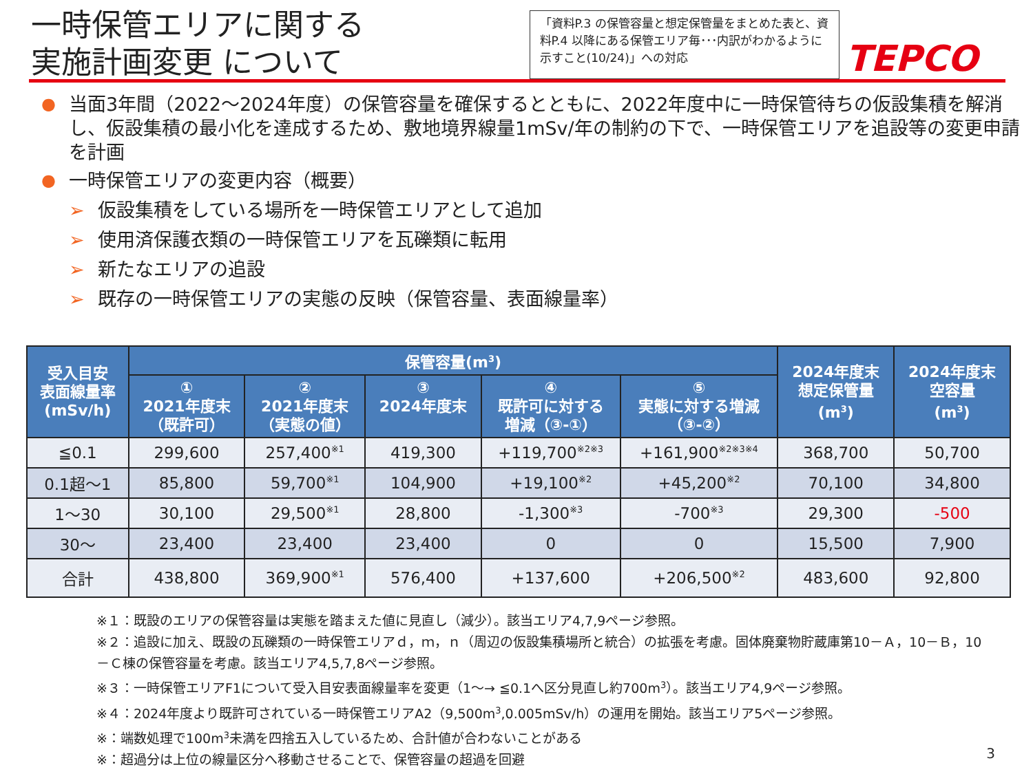一時保管エリアに関する
実施計画変更 について
「資料P.3 の保管容量と想定保管量をまとめた表と、資料P.4 以降にある保管エリア毎･･･内訳がわかるように示すこと(10/24)」への対応
TEPCO
● 当面3年間（2022～2024年度）の保管容量を確保するとともに、2022年度中に一時保管待ちの仮設集積を解消し、仮設集積の最小化を達成するため、敷地境界線量1mSv/年の制約の下で、一時保管エリアを追設等の変更申請を計画
● 一時保管エリアの変更内容（概要）
➢ 仮設集積をしている場所を一時保管エリアとして追加
➢ 使用済保護衣類の一時保管エリアを瓦礫類に転用
➢ 新たなエリアの追設
➢ 既存の一時保管エリアの実態の反映（保管容量、表面線量率）
| 受入目安 表面線量率 (mSv/h) | 保管容量(m<sup>3</sup>) | | | | | 2024年度末 想定保管量 (m<sup>3</sup>) | 2024年度末 空容量 (m<sup>3</sup>) |
| --- | --- | --- | --- | --- | --- | --- | --- |
| | ① 2021年度末 （既許可） | ② 2021年度末 （実態の値） | ③ 2024年度末 | ④ 既許可に対する 増減（③-①） | ⑤ 実態に対する増減 （③-②） | | |
| ≦0.1 | 299,600 | 257,400<sup>※1</sup> | 419,300 | +119,700<sup>※2※3</sup> | +161,900<sup>※2※3※4</sup> | 368,700 | 50,700 |
| 0.1超～1 | 85,800 | 59,700<sup>※1</sup> | 104,900 | +19,100<sup>※2</sup> | +45,200<sup>※2</sup> | 70,100 | 34,800 |
| 1～30 | 30,100 | 29,500<sup>※1</sup> | 28,800 | -1,300<sup>※3</sup> | -700<sup>※3</sup> | 29,300 | -500 |
| 30～ | 23,400 | 23,400 | 23,400 | 0 | 0 | 15,500 | 7,900 |
| 合計 | 438,800 | 369,900<sup>※1</sup> | 576,400 | +137,600 | +206,500<sup>※2</sup> | 483,600 | 92,800 |
※１：既設のエリアの保管容量は実態を踏まえた値に見直し（減少）。該当エリア4,7,9ページ参照。
※２：追設に加え、既設の瓦礫類の一時保管エリアｄ，ｍ，ｎ（周辺の仮設集積場所と統合）の拡張を考慮。固体廃棄物貯蔵庫第10－Ａ，10－Ｂ，10－Ｃ棟の保管容量を考慮。該当エリア4,5,7,8ページ参照。
※３：一時保管エリアF1について受入目安表面線量率を変更（1～→ ≦0.1へ区分見直し約700m<sup>3</sup>）。該当エリア4,9ページ参照。
※４：2024年度より既許可されている一時保管エリアA2（9,500m<sup>3</sup>,0.005mSv/h）の運用を開始。該当エリア5ページ参照。
※：端数処理で100m<sup>3</sup>未満を四捨五入しているため、合計値が合わないことがある
※：超過分は上位の線量区分へ移動させることで、保管容量の超過を回避
3